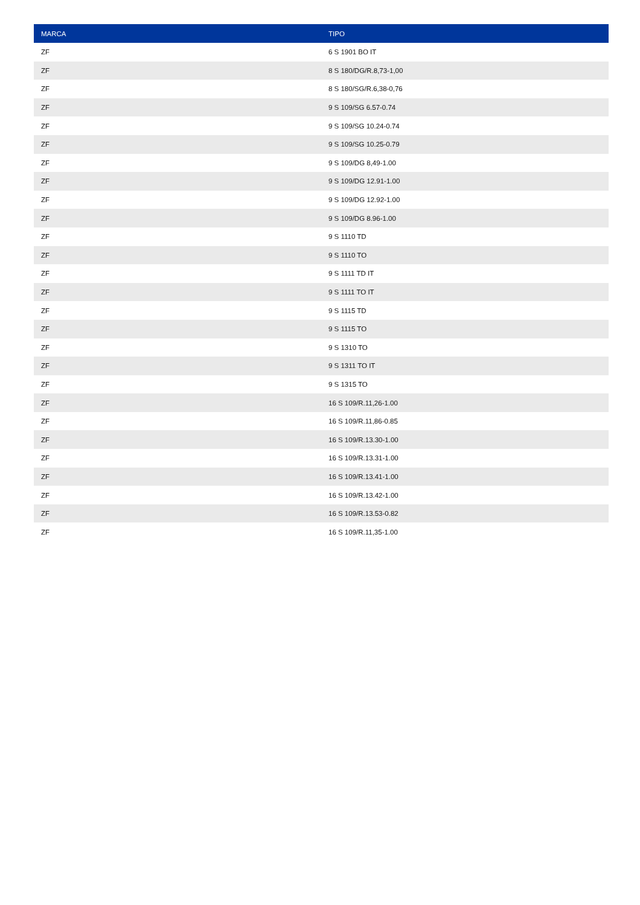| MARCA | TIPO |
| --- | --- |
| ZF | 6 S 1901 BO IT |
| ZF | 8 S 180/DG/R.8,73-1,00 |
| ZF | 8 S 180/SG/R.6,38-0,76 |
| ZF | 9 S 109/SG 6.57-0.74 |
| ZF | 9 S 109/SG 10.24-0.74 |
| ZF | 9 S 109/SG 10.25-0.79 |
| ZF | 9 S 109/DG 8,49-1.00 |
| ZF | 9 S 109/DG 12.91-1.00 |
| ZF | 9 S 109/DG 12.92-1.00 |
| ZF | 9 S 109/DG 8.96-1.00 |
| ZF | 9 S 1110 TD |
| ZF | 9 S 1110 TO |
| ZF | 9 S 1111 TD IT |
| ZF | 9 S 1111 TO IT |
| ZF | 9 S 1115 TD |
| ZF | 9 S 1115 TO |
| ZF | 9 S 1310 TO |
| ZF | 9 S 1311 TO IT |
| ZF | 9 S 1315 TO |
| ZF | 16 S 109/R.11,26-1.00 |
| ZF | 16 S 109/R.11,86-0.85 |
| ZF | 16 S 109/R.13.30-1.00 |
| ZF | 16 S 109/R.13.31-1.00 |
| ZF | 16 S 109/R.13.41-1.00 |
| ZF | 16 S 109/R.13.42-1.00 |
| ZF | 16 S 109/R.13.53-0.82 |
| ZF | 16 S 109/R.11,35-1.00 |